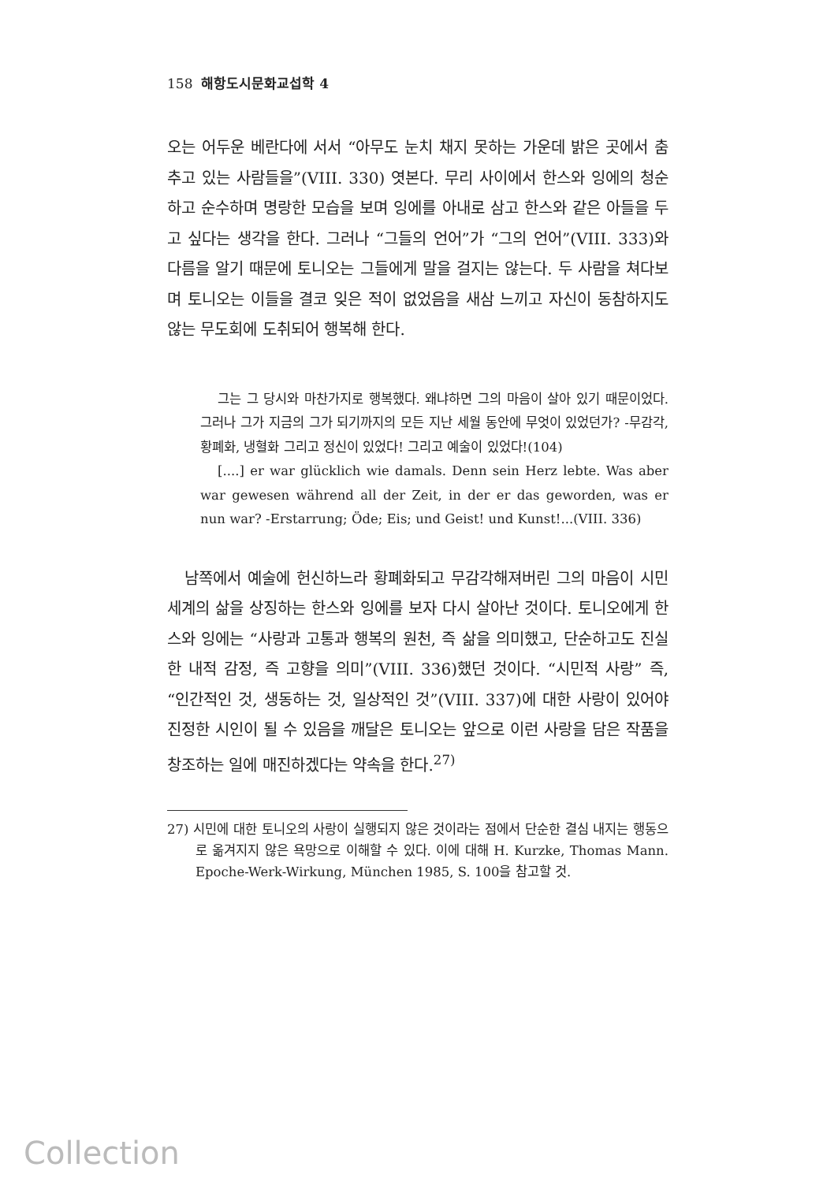158 해항도시문화교섭학 4
오는 어두운 베란다에 서서 “아무도 눈치 채지 못하는 가운데 밝은 곳에서 춤추고 있는 사람들을”(VIII. 330) 엿본다. 무리 사이에서 한스와 잉에의 청순하고 순수하며 명랑한 모습을 보며 잉에를 아내로 삼고 한스와 같은 아들을 두고 싶다는 생각을 한다. 그러나 “그들의 언어”가 “그의 언어”(VIII. 333)와 다름을 알기 때문에 토니오는 그들에게 말을 걸지는 않는다. 두 사람을 쳐다보며 토니오는 이들을 결코 잊은 적이 없었음을 새삼 느끼고 자신이 동참하지도 않는 무도회에 도취되어 행복해 한다.
그는 그 당시와 마찬가지로 행복했다. 왜냐하면 그의 마음이 살아 있기 때문이었다. 그러나 그가 지금의 그가 되기까지의 모든 지난 세월 동안에 무엇이 있었던가? -무감각, 황폐화, 냉혈화 그리고 정신이 있었다! 그리고 예술이 있었다!(104)
[....] er war glücklich wie damals. Denn sein Herz lebte. Was aber war gewesen während all der Zeit, in der er das geworden, was er nun war? -Erstarrung; Öde; Eis; und Geist! und Kunst!...(VIII. 336)
남쪽에서 예술에 헌신하느라 황폐화되고 무감각해져버린 그의 마음이 시민세계의 삶을 상징하는 한스와 잉에를 보자 다시 살아난 것이다. 토니오에게 한스와 잉에는 “사랑과 고통과 행복의 원천, 즉 삶을 의미했고, 단순하고도 진실한 내적 감정, 즉 고향을 의미”(VIII. 336)했던 것이다. “시민적 사랑” 즉, “인간적인 것, 생동하는 것, 일상적인 것”(VIII. 337)에 대한 사랑이 있어야 진정한 시인이 될 수 있음을 깨달은 토니오는 앞으로 이런 사랑을 담은 작품을 창조하는 일에 매진하겠다는 약속을 한다.<sup>27)</sup>
27) 시민에 대한 토니오의 사랑이 실행되지 않은 것이라는 점에서 단순한 결심 내지는 행동으로 옮겨지지 않은 욕망으로 이해할 수 있다. 이에 대해 H. Kurzke, Thomas Mann. Epoche-Werk-Wirkung, München 1985, S. 100을 참고할 것.
Collection